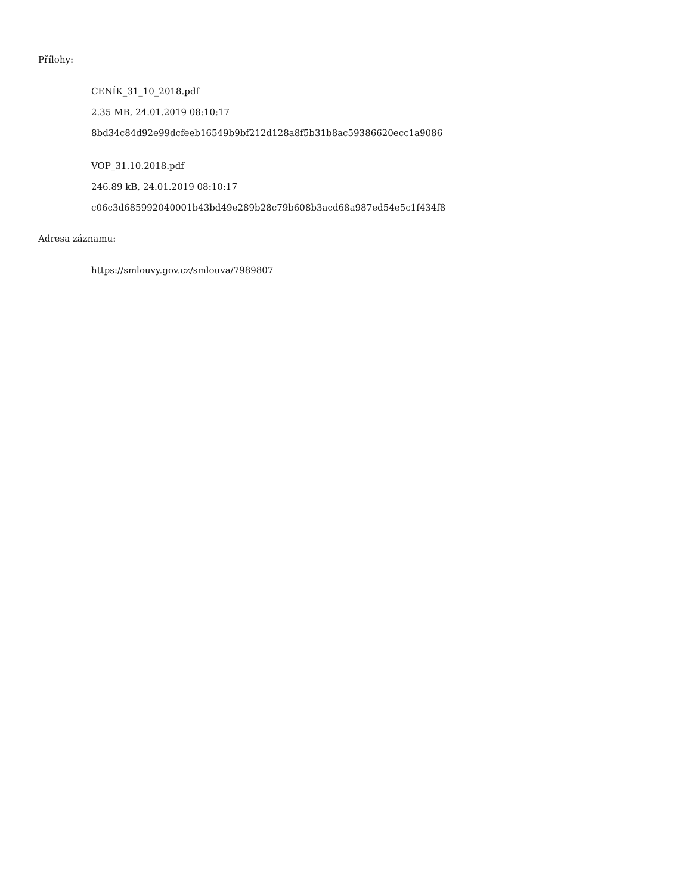Přílohy:
CENÍK_31_10_2018.pdf
2.35 MB, 24.01.2019 08:10:17
8bd34c84d92e99dcfeeb16549b9bf212d128a8f5b31b8ac59386620ecc1a9086
VOP_31.10.2018.pdf
246.89 kB, 24.01.2019 08:10:17
c06c3d685992040001b43bd49e289b28c79b608b3acd68a987ed54e5c1f434f8
Adresa záznamu:
https://smlouvy.gov.cz/smlouva/7989807